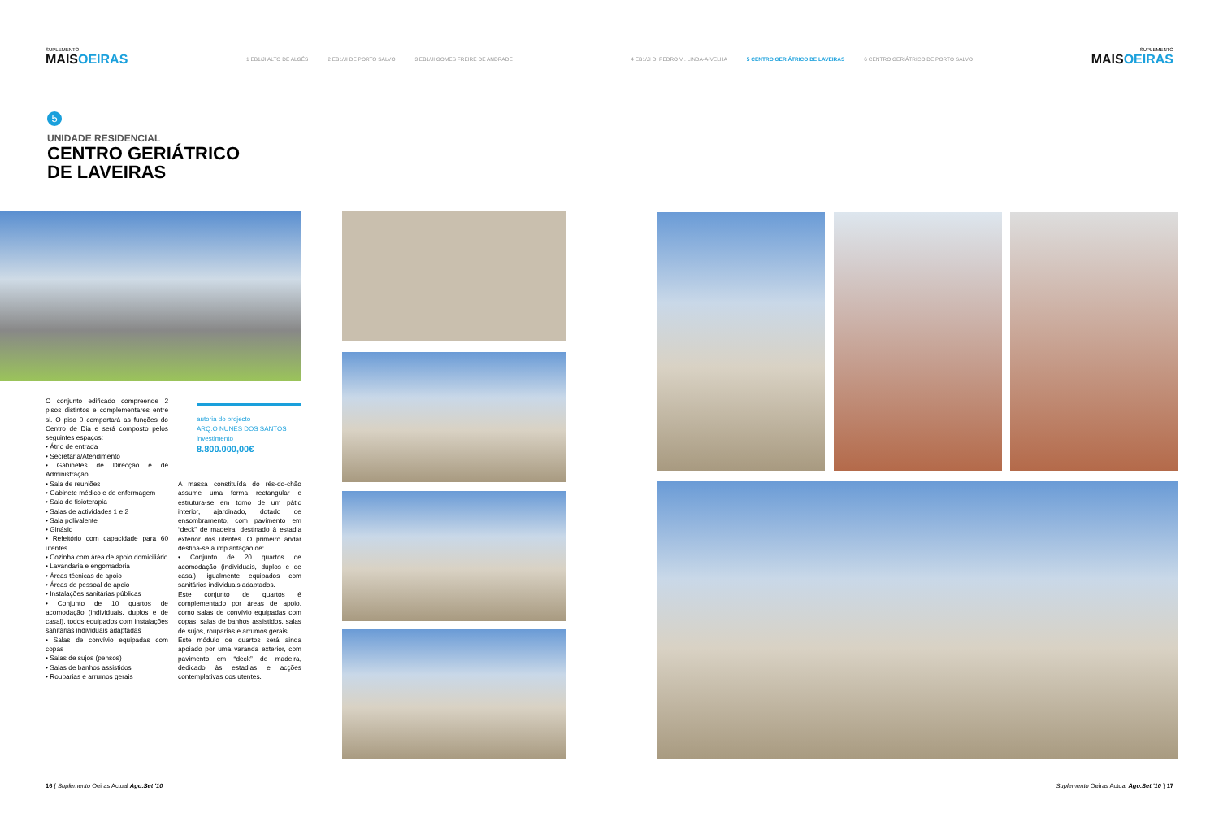SUPLEMENTO
MAISOEIRAS
1 EB1/JI ALTO DE ALGÉS 2 EB1/JI DE PORTO SALVO 3 EB1/JI GOMES FREIRE DE ANDRADE
4 EB1/JI D. PEDRO V . LINDA-A-VELHA 5 CENTRO GERIÁTRICO DE LAVEIRAS 6 CENTRO GERIÁTRICO DE PORTO SALVO
SUPLEMENTO
MAISOEIRAS
5
UNIDADE RESIDENCIAL
CENTRO GERIÁTRICO
DE LAVEIRAS
O conjunto edificado compreende 2 pisos distintos e complementares entre si. O piso 0 comportará as funções do Centro de Dia e será composto pelos seguintes espaços:
• Átrio de entrada
• Secretaria/Atendimento
• Gabinetes de Direcção e de Administração
• Sala de reuniões
• Gabinete médico e de enfermagem
• Sala de fisioterapia
• Salas de actividades 1 e 2
• Sala polivalente
• Ginásio
• Refeitório com capacidade para 60 utentes
• Cozinha com área de apoio domiciliário
• Lavandaria e engomadoria
• Áreas técnicas de apoio
• Áreas de pessoal de apoio
• Instalações sanitárias públicas
• Conjunto de 10 quartos de acomodação (individuais, duplos e de casal), todos equipados com instalações sanitárias individuais adaptadas
• Salas de convívio equipadas com copas
• Salas de sujos (pensos)
• Salas de banhos assistidos
• Rouparias e arrumos gerais
autoria do projecto
ARQ.O NUNES DOS SANTOS
investimento
8.800.000,00€
A massa constituída do rés-do-chão assume uma forma rectangular e estrutura-se em torno de um pátio interior, ajardinado, dotado de ensombramento, com pavimento em “deck” de madeira, destinado à estadia exterior dos utentes. O primeiro andar destina-se à implantação de:
• Conjunto de 20 quartos de acomodação (individuais, duplos e de casal), igualmente equipados com sanitários individuais adaptados.
Este conjunto de quartos é complementado por áreas de apoio, como salas de convívio equipadas com copas, salas de banhos assistidos, salas de sujos, rouparias e arrumos gerais.
Este módulo de quartos será ainda apoiado por uma varanda exterior, com pavimento em “deck” de madeira, dedicado às estadias e acções contemplativas dos utentes.
16 { Suplemento Oeiras Actual Ago.Set '10
Suplemento Oeiras Actual Ago.Set '10 } 17